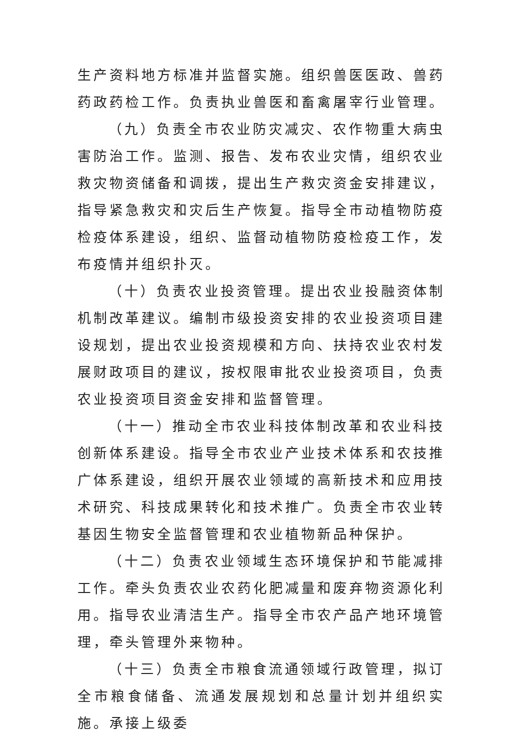生产资料地方标准并监督实施。组织兽医医政、兽药药政药检工作。负责执业兽医和畜禽屠宰行业管理。
（九）负责全市农业防灾减灾、农作物重大病虫害防治工作。监测、报告、发布农业灾情，组织农业救灾物资储备和调拨，提出生产救灾资金安排建议，指导紧急救灾和灾后生产恢复。指导全市动植物防疫检疫体系建设，组织、监督动植物防疫检疫工作，发布疫情并组织扑灭。
（十）负责农业投资管理。提出农业投融资体制机制改革建议。编制市级投资安排的农业投资项目建设规划，提出农业投资规模和方向、扶持农业农村发展财政项目的建议，按权限审批农业投资项目，负责农业投资项目资金安排和监督管理。
（十一）推动全市农业科技体制改革和农业科技创新体系建设。指导全市农业产业技术体系和农技推广体系建设，组织开展农业领域的高新技术和应用技术研究、科技成果转化和技术推广。负责全市农业转基因生物安全监督管理和农业植物新品种保护。
（十二）负责农业领域生态环境保护和节能减排工作。牵头负责农业农药化肥减量和废弃物资源化利用。指导农业清洁生产。指导全市农产品产地环境管理，牵头管理外来物种。
（十三）负责全市粮食流通领域行政管理，拟订全市粮食储备、流通发展规划和总量计划并组织实施。承接上级委